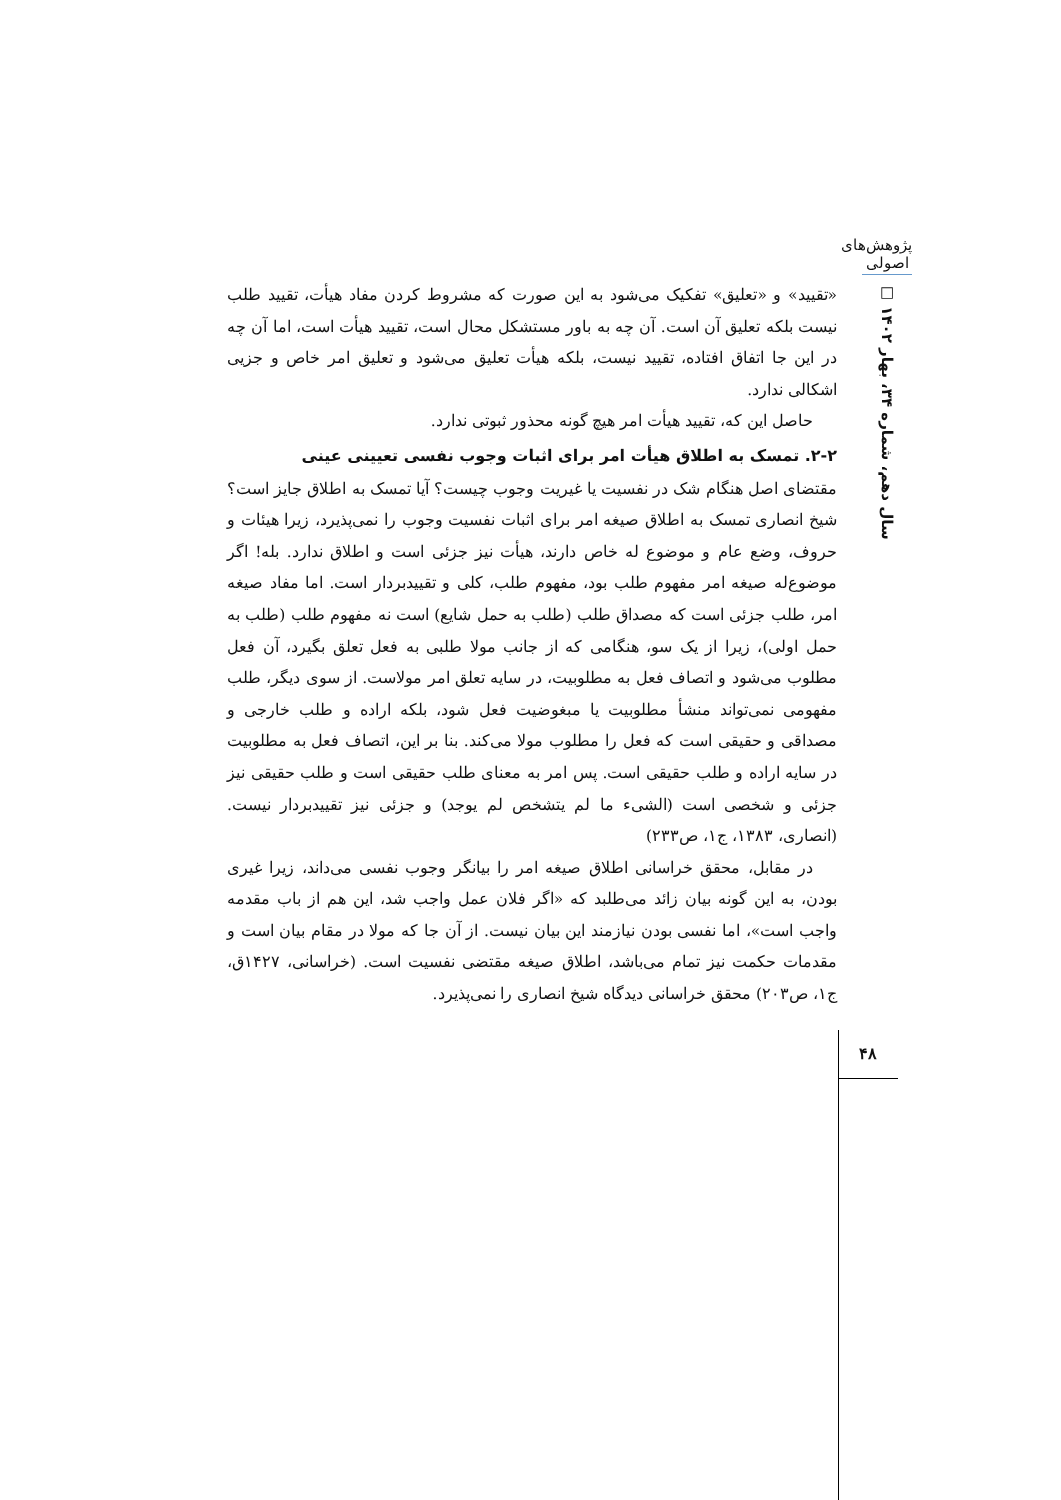پژوهش‌های اصولی
سال دهم، شماره ۳۴، بهار ۱۴۰۲ □
«تقیید» و «تعلیق» تفکیک می‌شود به این صورت که مشروط کردن مفاد هیأت، تقیید طلب نیست بلکه تعلیق آن است. آن چه به باور مستشکل محال است، تقیید هیأت است، اما آن چه در این جا اتفاق افتاده، تقیید نیست، بلکه هیأت تعلیق می‌شود و تعلیق امر خاص و جزیی اشکالی ندارد.
حاصل این که، تقیید هیأت امر هیچ گونه محذور ثبوتی ندارد.
۲-۲. تمسک به اطلاق هیأت امر برای اثبات وجوب نفسی تعیینی عینی
مقتضای اصل هنگام شک در نفسیت یا غیریت وجوب چیست؟ آیا تمسک به اطلاق جایز است؟ شیخ انصاری تمسک به اطلاق صیغه امر برای اثبات نفسیت وجوب را نمی‌پذیرد، زیرا هیئات و حروف، وضع عام و موضوع له خاص دارند، هیأت نیز جزئی است و اطلاق ندارد. بله! اگر موضوع‌له صیغه امر مفهوم طلب بود، مفهوم طلب، کلی و تقییدبردار است. اما مفاد صیغه امر، طلب جزئی است که مصداق طلب (طلب به حمل شایع) است نه مفهوم طلب (طلب به حمل اولی)، زیرا از یک سو، هنگامی که از جانب مولا طلبی به فعل تعلق بگیرد، آن فعل مطلوب می‌شود و اتصاف فعل به مطلوبیت، در سایه تعلق امر مولاست. از سوی دیگر، طلب مفهومی نمی‌تواند منشأ مطلوبیت یا مبغوضیت فعل شود، بلکه اراده و طلب خارجی و مصداقی و حقیقی است که فعل را مطلوب مولا می‌کند. بنا بر این، اتصاف فعل به مطلوبیت در سایه اراده و طلب حقیقی است. پس امر به معنای طلب حقیقی است و طلب حقیقی نیز جزئی و شخصی است (الشیء ما لم یتشخص لم یوجد) و جزئی نیز تقییدبردار نیست. (انصاری، ۱۳۸۳، ج۱، ص۲۳۳)
در مقابل، محقق خراسانی اطلاق صیغه امر را بیانگر وجوب نفسی می‌داند، زیرا غیری بودن، به این گونه بیان زائد می‌طلبد که «اگر فلان عمل واجب شد، این هم از باب مقدمه واجب است»، اما نفسی بودن نیازمند این بیان نیست. از آن جا که مولا در مقام بیان است و مقدمات حکمت نیز تمام می‌باشد، اطلاق صیغه مقتضی نفسیت است. (خراسانی، ۱۴۲۷ق، ج۱، ص۲۰۳) محقق خراسانی دیدگاه شیخ انصاری را نمی‌پذیرد.
۴۸